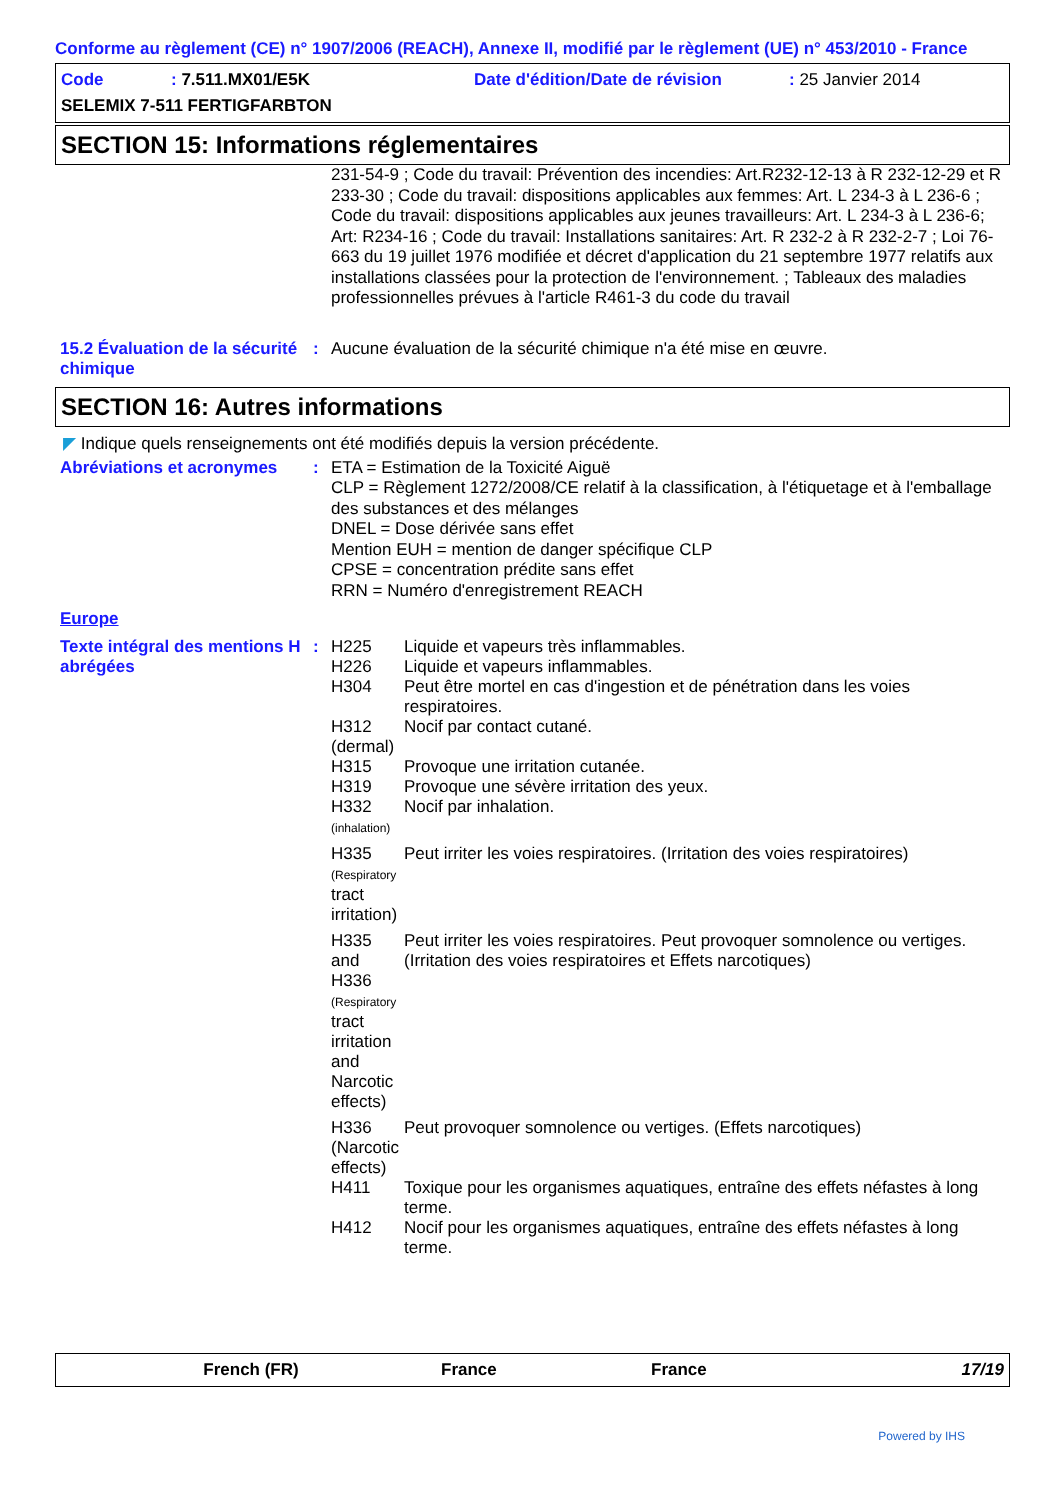Conforme au règlement (CE) n° 1907/2006 (REACH), Annexe II, modifié par le règlement (UE) n° 453/2010 - France
| Code | : 7.511.MX01/E5K | Date d'édition/Date de révision | : 25 Janvier 2014 |
| SELEMIX 7-511 FERTIGFARBTON | | | |
SECTION 15: Informations réglementaires
231-54-9 ; Code du travail: Prévention des incendies: Art.R232-12-13 à R 232-12-29 et R 233-30 ; Code du travail: dispositions applicables aux femmes: Art. L 234-3 à L 236-6 ; Code du travail: dispositions applicables aux jeunes travailleurs: Art. L 234-3 à L 236-6; Art: R234-16 ; Code du travail: Installations sanitaires: Art. R 232-2 à R 232-2-7 ; Loi 76-663 du 19 juillet 1976 modifiée et décret d'application du 21 septembre 1977 relatifs aux installations classées pour la protection de l'environnement. ; Tableaux des maladies professionnelles prévues à l'article R461-3 du code du travail
15.2 Évaluation de la sécurité chimique
:
Aucune évaluation de la sécurité chimique n'a été mise en œuvre.
SECTION 16: Autres informations
◤ Indique quels renseignements ont été modifiés depuis la version précédente.
Abréviations et acronymes
:
ETA = Estimation de la Toxicité Aiguë
CLP = Règlement 1272/2008/CE relatif à la classification, à l'étiquetage et à l'emballage des substances et des mélanges
DNEL = Dose dérivée sans effet
Mention EUH = mention de danger spécifique CLP
CPSE = concentration prédite sans effet
RRN = Numéro d'enregistrement REACH
Europe
Texte intégral des mentions H abrégées
:
| H225 | Liquide et vapeurs très inflammables. |
| H226 | Liquide et vapeurs inflammables. |
| H304 | Peut être mortel en cas d'ingestion et de pénétration dans les voies respiratoires. |
| H312 (dermal) | Nocif par contact cutané. |
| H315 | Provoque une irritation cutanée. |
| H319 | Provoque une sévère irritation des yeux. |
| H332 (inhalation) | Nocif par inhalation. |
| H335 (Respiratory tract irritation) | Peut irriter les voies respiratoires. (Irritation des voies respiratoires) |
| H335 and H336 (Respiratory tract irritation and Narcotic effects) | Peut irriter les voies respiratoires. Peut provoquer somnolence ou vertiges. (Irritation des voies respiratoires et Effets narcotiques) |
| H336 (Narcotic effects) | Peut provoquer somnolence ou vertiges. (Effets narcotiques) |
| H411 | Toxique pour les organismes aquatiques, entraîne des effets néfastes à long terme. |
| H412 | Nocif pour les organismes aquatiques, entraîne des effets néfastes à long terme. |
French (FR) France France 17/19
Powered by IHS